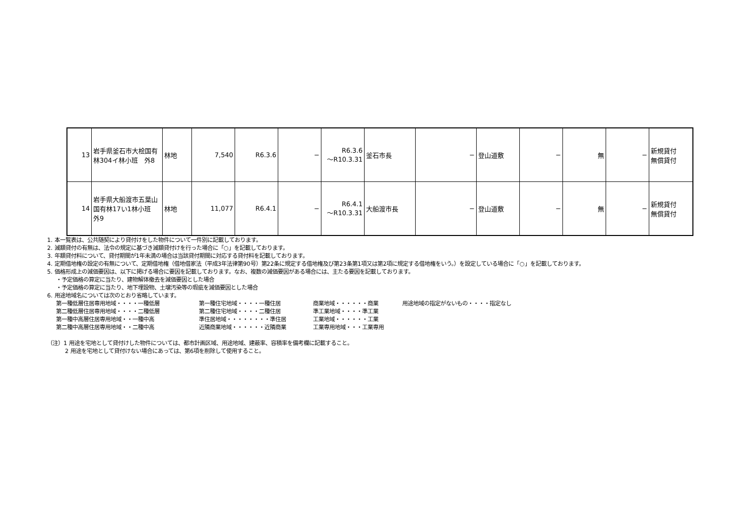| 13 | 岩手県釜石市大桧国有林304イ林小班 外8 | 林地 | 7,540 | R6.3.6 | − | R6.3.6 ～R10.3.31 | 釜石市長 | − | 登山道敷 | − | 無 | − | 新規貸付 無償貸付 |
| 14 | 岩手県大船渡市五葉山国有林17い1林小班 外9 | 林地 | 11,077 | R6.4.1 | − | R6.4.1 ～R10.3.31 | 大船渡市長 | − | 登山道敷 | − | 無 | − | 新規貸付 無償貸付 |
1. 本一覧表は、公共随契により貸付けをした物件について一件別に記載しております。
2. 減額貸付の有無は、法令の規定に基づき減額貸付けを行った場合に「○」を記載しております。
3. 年額貸付料について、貸付期間が1年未満の場合は当該貸付期間に対応する貸付料を記載しております。
4. 定期借地権の設定の有無について、定期借地権（借地借家法（平成3年法律第90号）第22条に規定する借地権及び第23条第1項又は第2項に規定する借地権をいう。）を設定している場合に「○」を記載しております。
5. 価格形成上の減価要因は、以下に掲げる場合に要因を記載しております。なお、複数の減価要因がある場合には、主たる要因を記載しております。
・予定価格の算定に当たり、建物解体撤去を減価要因とした場合
・予定価格の算定に当たり、地下埋設物、土壌汚染等の瑕疵を減価要因とした場合
6. 用途地域名については次のとおり省略しています。
第一種低層住居専用地域・・・・一種低層 第一種住宅地域・・・・一種住居 商業地域・・・・・・商業 用途地域の指定がないもの・・・・指定なし 第二種低層住居専用地域・・・・二種低層 第二種住宅地域・・・・二種住居 準工業地域・・・・準工業 第一種中高層住居専用地域・・一種中高 準住居地域・・・・・・・・準住居 工業地域・・・・・・工業 第二種中高層住居専用地域・・二種中高 近隣商業地域・・・・・・近隣商業 工業専用地域・・・工業専用
（注）1 用途を宅地として貸付けした物件については、都市計画区域、用途地域、建蔽率、容積率を備考欄に記載すること。
2 用途を宅地として貸付けない場合にあっては、第6項を削除して使用すること。